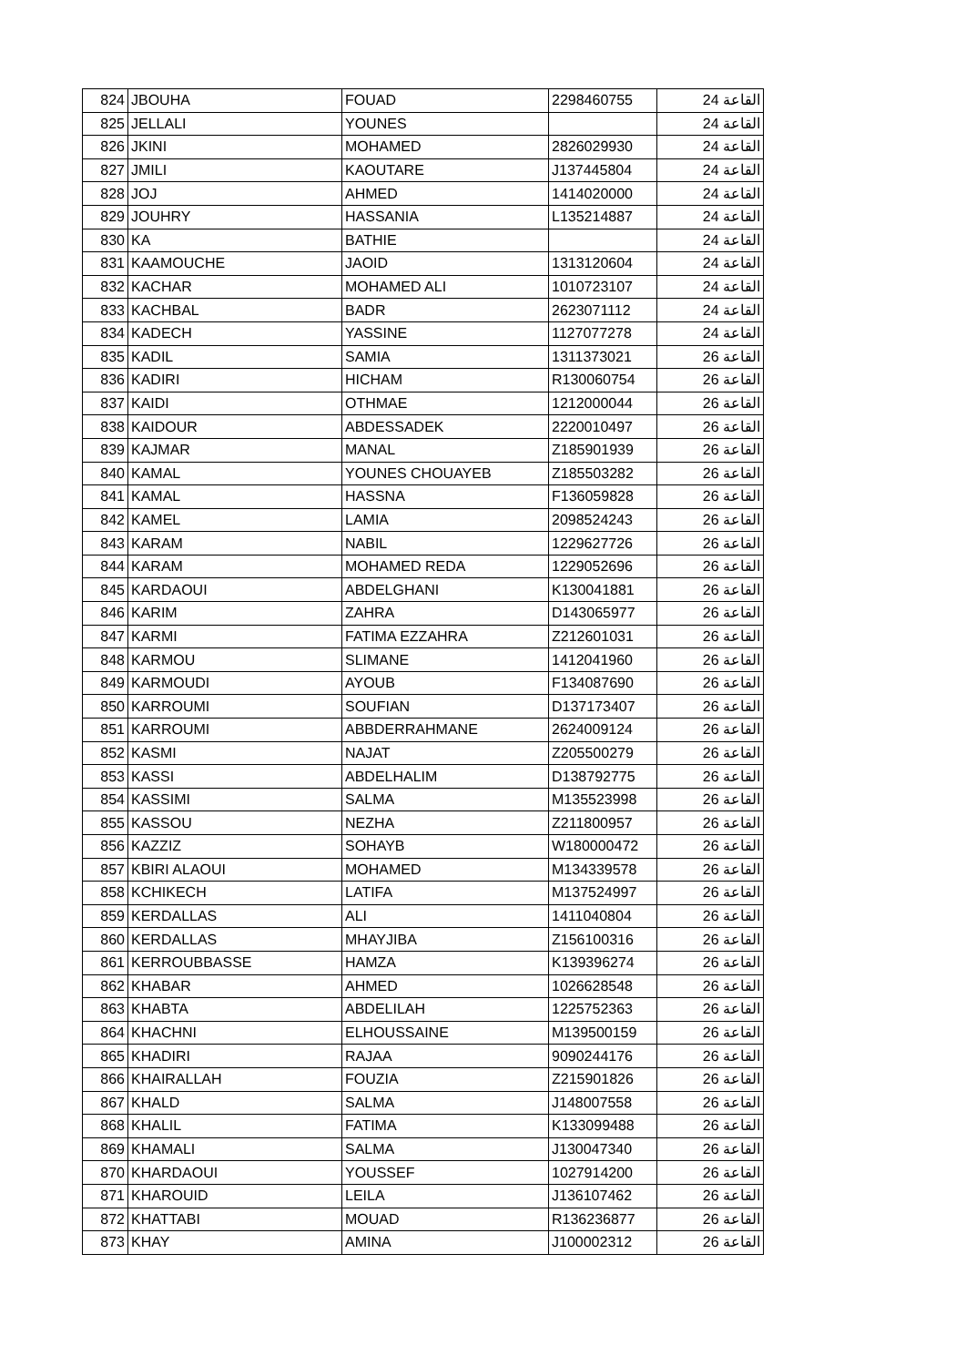| 824 | JBOUHA | FOUAD | 2298460755 | القاعة 24 |
| 825 | JELLALI | YOUNES | | القاعة 24 |
| 826 | JKINI | MOHAMED | 2826029930 | القاعة 24 |
| 827 | JMILI | KAOUTARE | J137445804 | القاعة 24 |
| 828 | JOJ | AHMED | 1414020000 | القاعة 24 |
| 829 | JOUHRY | HASSANIA | L135214887 | القاعة 24 |
| 830 | KA | BATHIE | | القاعة 24 |
| 831 | KAAMOUCHE | JAOID | 1313120604 | القاعة 24 |
| 832 | KACHAR | MOHAMED ALI | 1010723107 | القاعة 24 |
| 833 | KACHBAL | BADR | 2623071112 | القاعة 24 |
| 834 | KADECH | YASSINE | 1127077278 | القاعة 24 |
| 835 | KADIL | SAMIA | 1311373021 | القاعة 26 |
| 836 | KADIRI | HICHAM | R130060754 | القاعة 26 |
| 837 | KAIDI | OTHMAE | 1212000044 | القاعة 26 |
| 838 | KAIDOUR | ABDESSADEK | 2220010497 | القاعة 26 |
| 839 | KAJMAR | MANAL | Z185901939 | القاعة 26 |
| 840 | KAMAL | YOUNES CHOUAYEB | Z185503282 | القاعة 26 |
| 841 | KAMAL | HASSNA | F136059828 | القاعة 26 |
| 842 | KAMEL | LAMIA | 2098524243 | القاعة 26 |
| 843 | KARAM | NABIL | 1229627726 | القاعة 26 |
| 844 | KARAM | MOHAMED REDA | 1229052696 | القاعة 26 |
| 845 | KARDAOUI | ABDELGHANI | K130041881 | القاعة 26 |
| 846 | KARIM | ZAHRA | D143065977 | القاعة 26 |
| 847 | KARMI | FATIMA EZZAHRA | Z212601031 | القاعة 26 |
| 848 | KARMOU | SLIMANE | 1412041960 | القاعة 26 |
| 849 | KARMOUDI | AYOUB | F134087690 | القاعة 26 |
| 850 | KARROUMI | SOUFIAN | D137173407 | القاعة 26 |
| 851 | KARROUMI | ABBDERRAHMANE | 2624009124 | القاعة 26 |
| 852 | KASMI | NAJAT | Z205500279 | القاعة 26 |
| 853 | KASSI | ABDELHALIM | D138792775 | القاعة 26 |
| 854 | KASSIMI | SALMA | M135523998 | القاعة 26 |
| 855 | KASSOU | NEZHA | Z211800957 | القاعة 26 |
| 856 | KAZZIZ | SOHAYB | W180000472 | القاعة 26 |
| 857 | KBIRI ALAOUI | MOHAMED | M134339578 | القاعة 26 |
| 858 | KCHIKECH | LATIFA | M137524997 | القاعة 26 |
| 859 | KERDALLAS | ALI | 1411040804 | القاعة 26 |
| 860 | KERDALLAS | MHAYJIBA | Z156100316 | القاعة 26 |
| 861 | KERROUBBASSE | HAMZA | K139396274 | القاعة 26 |
| 862 | KHABAR | AHMED | 1026628548 | القاعة 26 |
| 863 | KHABTA | ABDELILAH | 1225752363 | القاعة 26 |
| 864 | KHACHNI | ELHOUSSAINE | M139500159 | القاعة 26 |
| 865 | KHADIRI | RAJAA | 9090244176 | القاعة 26 |
| 866 | KHAIRALLAH | FOUZIA | Z215901826 | القاعة 26 |
| 867 | KHALD | SALMA | J148007558 | القاعة 26 |
| 868 | KHALIL | FATIMA | K133099488 | القاعة 26 |
| 869 | KHAMALI | SALMA | J130047340 | القاعة 26 |
| 870 | KHARDAOUI | YOUSSEF | 1027914200 | القاعة 26 |
| 871 | KHAROUID | LEILA | J136107462 | القاعة 26 |
| 872 | KHATTABI | MOUAD | R136236877 | القاعة 26 |
| 873 | KHAY | AMINA | J100002312 | القاعة 26 |